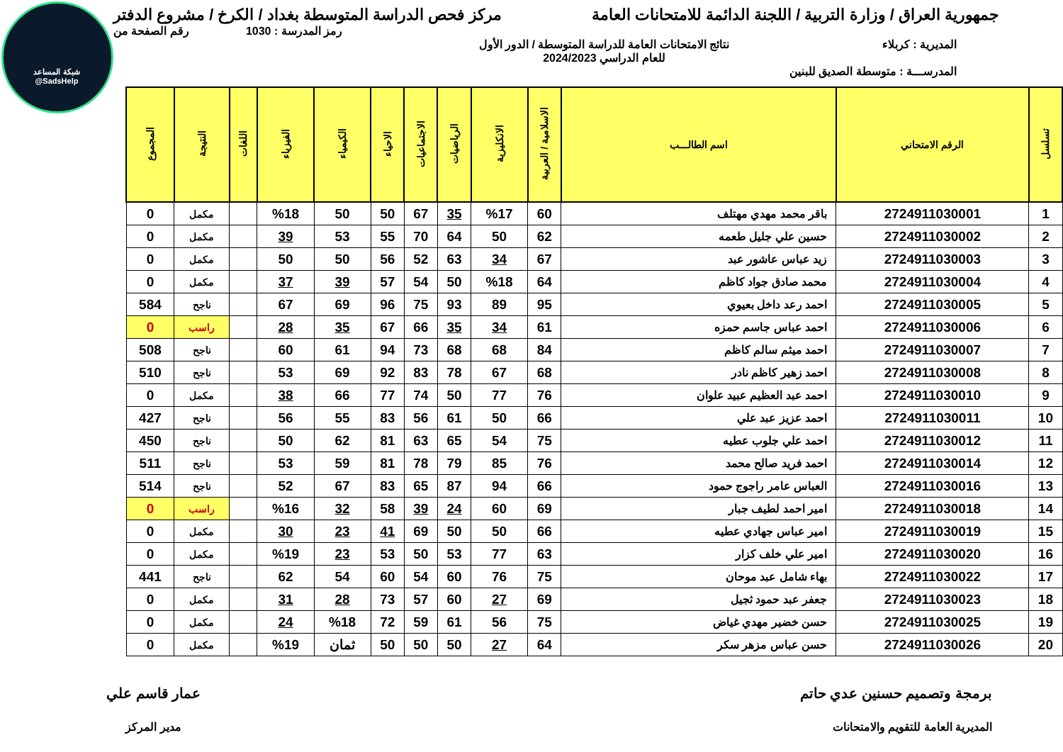شبكة المساعد
@SadsHelp
جمهورية العراق / وزارة التربية / اللجنة الدائمة للامتحانات العامة
مركز فحص الدراسة المتوسطة بغداد / الكرخ / مشروع الدفتر
رمز المدرسة : 1030 رقم الصفحة من
المديرية : كربلاء نتائج الامتحانات العامة للدراسة المتوسطة / الدور الأول
للعام الدراسي 2024/2023
المدرســـة : متوسطة الصديق للبنين
| تسلسل | الرقم الامتحاني | اسم الطالـــب | الاسلامية / العربية | الانكليزية | الرياضيات | الاجتماعيات | الاحياء | الكيمياء | الفيزياء | اللغات | النتيجة | المجموع |
| --- | --- | --- | --- | --- | --- | --- | --- | --- | --- | --- | --- | --- |
| 1 | 2724911030001 | باقر محمد مهدي مهتلف | 60 | %17 | 35 | 67 | 50 | 50 | %18 | | مكمل | 0 |
| 2 | 2724911030002 | حسين علي جليل طعمه | 62 | 50 | 64 | 70 | 55 | 53 | 39 | | مكمل | 0 |
| 3 | 2724911030003 | زيد عباس عاشور عبد | 67 | 34 | 63 | 52 | 56 | 50 | 50 | | مكمل | 0 |
| 4 | 2724911030004 | محمد صادق جواد كاظم | 64 | %18 | 50 | 54 | 57 | 39 | 37 | | مكمل | 0 |
| 5 | 2724911030005 | احمد رعد داخل بعيوي | 95 | 89 | 93 | 75 | 96 | 69 | 67 | | ناجح | 584 |
| 6 | 2724911030006 | احمد عباس جاسم حمزه | 61 | 34 | 35 | 66 | 67 | 35 | 28 | | راسب | 0 |
| 7 | 2724911030007 | احمد ميثم سالم كاظم | 84 | 68 | 68 | 73 | 94 | 61 | 60 | | ناجح | 508 |
| 8 | 2724911030008 | احمد زهير كاظم نادر | 68 | 67 | 78 | 83 | 92 | 69 | 53 | | ناجح | 510 |
| 9 | 2724911030010 | احمد عبد العظيم عبيد علوان | 76 | 77 | 50 | 74 | 77 | 66 | 38 | | مكمل | 0 |
| 10 | 2724911030011 | احمد عزيز عبد علي | 66 | 50 | 61 | 56 | 83 | 55 | 56 | | ناجح | 427 |
| 11 | 2724911030012 | احمد علي جلوب عطيه | 75 | 54 | 65 | 63 | 81 | 62 | 50 | | ناجح | 450 |
| 12 | 2724911030014 | احمد فريد صالح محمد | 76 | 85 | 79 | 78 | 81 | 59 | 53 | | ناجح | 511 |
| 13 | 2724911030016 | العباس عامر راجوج حمود | 66 | 94 | 87 | 65 | 83 | 67 | 52 | | ناجح | 514 |
| 14 | 2724911030018 | امير احمد لطيف جبار | 69 | 60 | 24 | 39 | 58 | 32 | %16 | | راسب | 0 |
| 15 | 2724911030019 | امير عباس جهادي عطيه | 66 | 50 | 50 | 69 | 41 | 23 | 30 | | مكمل | 0 |
| 16 | 2724911030020 | امير علي خلف كزار | 63 | 77 | 53 | 50 | 53 | 23 | %19 | | مكمل | 0 |
| 17 | 2724911030022 | بهاء شامل عبد موحان | 75 | 76 | 60 | 54 | 60 | 54 | 62 | | ناجح | 441 |
| 18 | 2724911030023 | جعفر عبد حمود ثجيل | 69 | 27 | 60 | 57 | 73 | 28 | 31 | | مكمل | 0 |
| 19 | 2724911030025 | حسن خضير مهدي غياض | 75 | 56 | 61 | 59 | 72 | %18 | 24 | | مكمل | 0 |
| 20 | 2724911030026 | حسن عباس مزهر سكر | 64 | 27 | 50 | 50 | 50 | ثمان | %19 | | مكمل | 0 |
برمجة وتصميم حسنين عدي حاتم
المديرية العامة للتقويم والامتحانات
عمار قاسم علي
مدير المركز